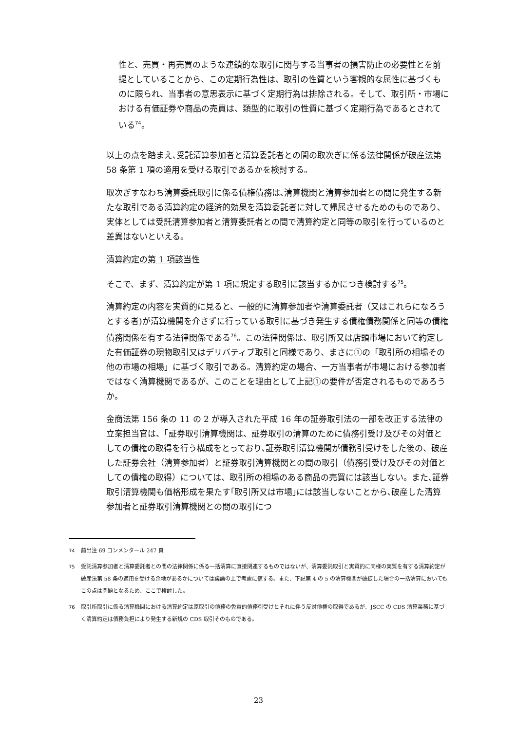性と、売買・再売買のような連鎖的な取引に関与する当事者の損害防止の必要性とを前提としていることから、この定期行為性は、取引の性質という客観的な属性に基づくものに限られ、当事者の意思表示に基づく定期行為は排除される。そして、取引所・市場における有価証券や商品の売買は、類型的に取引の性質に基づく定期行為であるとされている<sup>74</sup>。
以上の点を踏まえ､受託清算参加者と清算委託者との間の取次ぎに係る法律関係が破産法第 58 条第 1 項の適用を受ける取引であるかを検討する。
取次ぎすなわち清算委託取引に係る債権債務は､清算機関と清算参加者との間に発生する新たな取引である清算約定の経済的効果を清算委託者に対して帰属させるためのものであり､実体としては受託清算参加者と清算委託者との間で清算約定と同等の取引を行っているのと差異はないといえる。
清算約定の第 1 項該当性
そこで、まず、清算約定が第 1 項に規定する取引に該当するかにつき検討する<sup>75</sup>。
清算約定の内容を実質的に見ると、一般的に清算参加者や清算委託者（又はこれらになろうとする者)が清算機関を介さずに行っている取引に基づき発生する債権債務関係と同等の債権債務関係を有する法律関係である<sup>76</sup>。この法律関係は、取引所又は店頭市場において約定した有価証券の現物取引又はデリバティブ取引と同様であり、まさに①の「取引所の相場その他の市場の相場」に基づく取引である。清算約定の場合、一方当事者が市場における参加者ではなく清算機関であるが、このことを理由として上記①の要件が否定されるものであろうか。
金商法第 156 条の 11 の 2 が導入された平成 16 年の証券取引法の一部を改正する法律の立案担当官は、「証券取引清算機関は、証券取引の清算のために債務引受け及びその対価としての債権の取得を行う構成をとっており､証券取引清算機関が債務引受けをした後の、破産した証券会社（清算参加者）と証券取引清算機関との間の取引（債務引受け及びその対価としての債権の取得）については、取引所の相場のある商品の売買には該当しない。また､証券取引清算機関も価格形成を果たす｢取引所又は市場｣には該当しないことから､破産した清算参加者と証券取引清算機関との間の取引につ
<sup>74</sup> 前出注 69 コンメンタール 247 頁
<sup>75</sup> 受託清算参加者と清算委託者との間の法律関係に係る一括清算に直接関連するものではないが、清算委託取引と実質的に同様の実質を有する清算約定が破産法第 58 条の適用を受ける余地があるかについては議論の上で考慮に値する。また、下記第 4 の 5 の清算機関が破綻した場合の一括清算においてもこの点は問題となるため、ここで検討した。
<sup>76</sup> 取引所取引に係る清算機関における清算約定は原取引の債務の免責的債務引受けとそれに伴う反対債権の取得であるが、JSCC の CDS 清算業務に基づく清算約定は債務負担により発生する新規の CDS 取引そのものである。
23